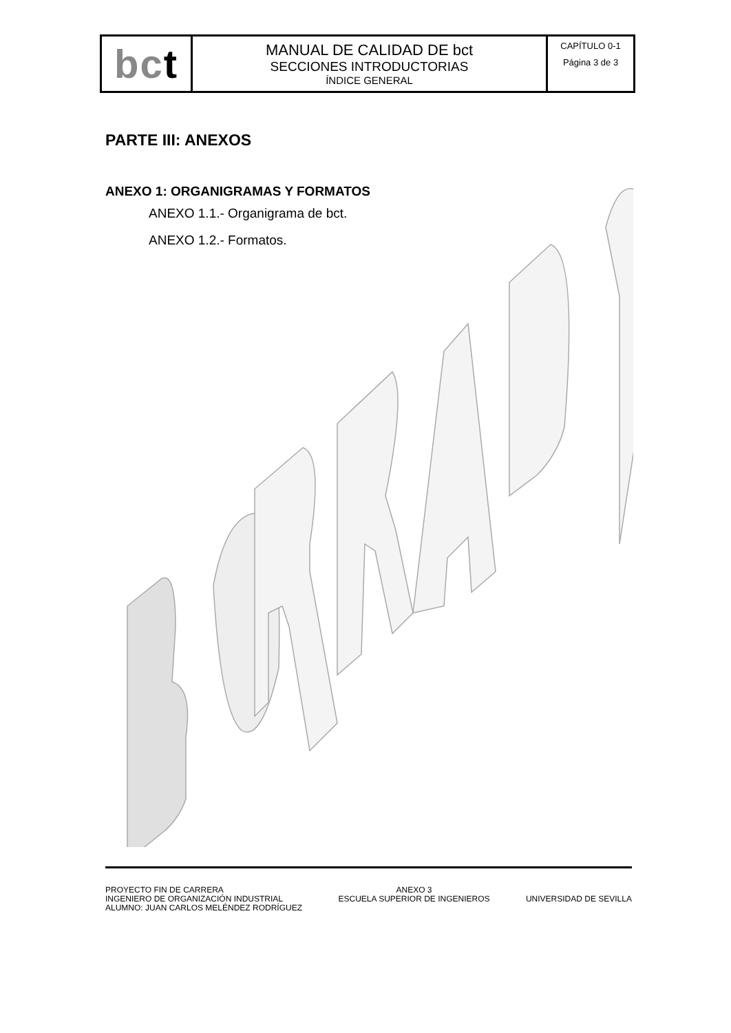| bc t | MANUAL DE CALIDAD DE bct SECCIONES INTRODUCTORIAS ÍNDICE GENERAL | CAPÍTULO 0-1 Página 3 de 3 |
PARTE III: ANEXOS
ANEXO 1: ORGANIGRAMAS Y FORMATOS
ANEXO 1.1.- Organigrama de bct.
ANEXO 1.2.- Formatos.
PROYECTO FIN DE CARRERA
INGENIERO DE ORGANIZACIÓN INDUSTRIAL
ALUMNO: JUAN CARLOS MELÉNDEZ RODRÍGUEZ
ANEXO 3
ESCUELA SUPERIOR DE INGENIEROS
UNIVERSIDAD DE SEVILLA